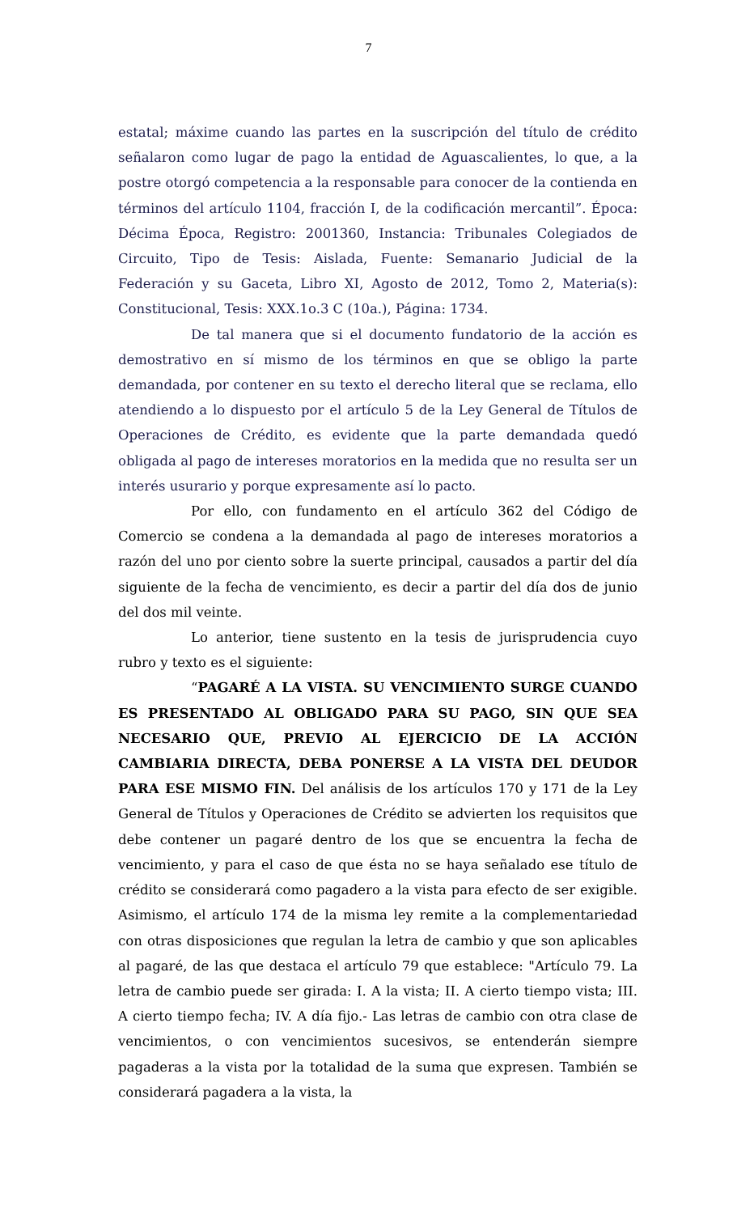7
estatal; máxime cuando las partes en la suscripción del título de crédito señalaron como lugar de pago la entidad de Aguascalientes, lo que, a la postre otorgó competencia a la responsable para conocer de la contienda en términos del artículo 1104, fracción I, de la codificación mercantil”. Época: Décima Época, Registro: 2001360, Instancia: Tribunales Colegiados de Circuito, Tipo de Tesis: Aislada, Fuente: Semanario Judicial de la Federación y su Gaceta, Libro XI, Agosto de 2012, Tomo 2, Materia(s): Constitucional, Tesis: XXX.1o.3 C (10a.), Página: 1734.
De tal manera que si el documento fundatorio de la acción es demostrativo en sí mismo de los términos en que se obligo la parte demandada, por contener en su texto el derecho literal que se reclama, ello atendiendo a lo dispuesto por el artículo 5 de la Ley General de Títulos de Operaciones de Crédito, es evidente que la parte demandada quedó obligada al pago de intereses moratorios en la medida que no resulta ser un interés usurario y porque expresamente así lo pacto.
Por ello, con fundamento en el artículo 362 del Código de Comercio se condena a la demandada al pago de intereses moratorios a razón del uno por ciento sobre la suerte principal, causados a partir del día siguiente de la fecha de vencimiento, es decir a partir del día dos de junio del dos mil veinte.
Lo anterior, tiene sustento en la tesis de jurisprudencia cuyo rubro y texto es el siguiente:
“PAGARÉ A LA VISTA. SU VENCIMIENTO SURGE CUANDO ES PRESENTADO AL OBLIGADO PARA SU PAGO, SIN QUE SEA NECESARIO QUE, PREVIO AL EJERCICIO DE LA ACCIÓN CAMBIARIA DIRECTA, DEBA PONERSE A LA VISTA DEL DEUDOR PARA ESE MISMO FIN. Del análisis de los artículos 170 y 171 de la Ley General de Títulos y Operaciones de Crédito se advierten los requisitos que debe contener un pagaré dentro de los que se encuentra la fecha de vencimiento, y para el caso de que ésta no se haya señalado ese título de crédito se considerará como pagadero a la vista para efecto de ser exigible. Asimismo, el artículo 174 de la misma ley remite a la complementariedad con otras disposiciones que regulan la letra de cambio y que son aplicables al pagaré, de las que destaca el artículo 79 que establece: "Artículo 79. La letra de cambio puede ser girada: I. A la vista; II. A cierto tiempo vista; III. A cierto tiempo fecha; IV. A día fijo.- Las letras de cambio con otra clase de vencimientos, o con vencimientos sucesivos, se entenderán siempre pagaderas a la vista por la totalidad de la suma que expresen. También se considerará pagadera a la vista, la